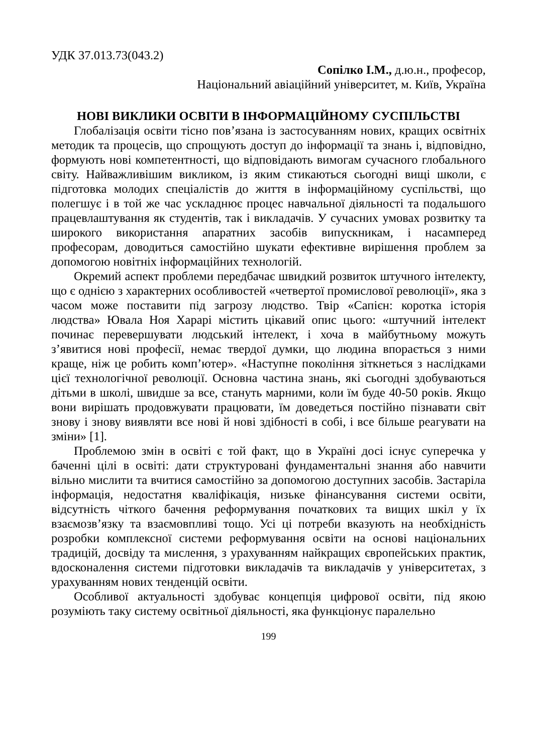УДК 37.013.73(043.2)
Сопілко І.М., д.ю.н., професор,
Національний авіаційний університет, м. Київ, Україна
НОВІ ВИКЛИКИ ОСВІТИ В ІНФОРМАЦІЙНОМУ СУСПІЛЬСТВІ
Глобалізація освіти тісно пов’язана із застосуванням нових, кращих освітніх методик та процесів, що спрощують доступ до інформації та знань і, відповідно, формують нові компетентності, що відповідають вимогам сучасного глобального світу. Найважливішим викликом, із яким стикаються сьогодні вищі школи, є підготовка молодих спеціалістів до життя в інформаційному суспільстві, що полегшує і в той же час ускладнює процес навчальної діяльності та подальшого працевлаштування як студентів, так і викладачів. У сучасних умовах розвитку та широкого використання апаратних засобів випускникам, і насамперед професорам, доводиться самостійно шукати ефективне вирішення проблем за допомогою новітніх інформаційних технологій.
Окремий аспект проблеми передбачає швидкий розвиток штучного інтелекту, що є однією з характерних особливостей «четвертої промислової революції», яка з часом може поставити під загрозу людство. Твір «Сапієн: коротка історія людства» Ювала Ноя Харарі містить цікавий опис цього: «штучний інтелект починає перевершувати людський інтелект, і хоча в майбутньому можуть з’явитися нові професії, немає твердої думки, що людина впорається з ними краще, ніж це робить комп’ютер». «Наступне покоління зіткнеться з наслідками цієї технологічної революції. Основна частина знань, які сьогодні здобуваються дітьми в школі, швидше за все, стануть марними, коли їм буде 40-50 років. Якщо вони вирішать продовжувати працювати, їм доведеться постійно пізнавати світ знову і знову виявляти все нові й нові здібності в собі, і все більше реагувати на зміни» [1].
Проблемою змін в освіті є той факт, що в Україні досі існує суперечка у баченні цілі в освіті: дати структуровані фундаментальні знання або навчити вільно мислити та вчитися самостійно за допомогою доступних засобів. Застаріла інформація, недостатня кваліфікація, низьке фінансування системи освіти, відсутність чіткого бачення реформування початкових та вищих шкіл у їх взаємозв’язку та взаємовпливі тощо. Усі ці потреби вказують на необхідність розробки комплексної системи реформування освіти на основі національних традицій, досвіду та мислення, з урахуванням найкращих європейських практик, вдосконалення системи підготовки викладачів та викладачів у університетах, з урахуванням нових тенденцій освіти.
Особливої актуальності здобуває концепція цифрової освіти, під якою розуміють таку систему освітньої діяльності, яка функціонує паралельно
199